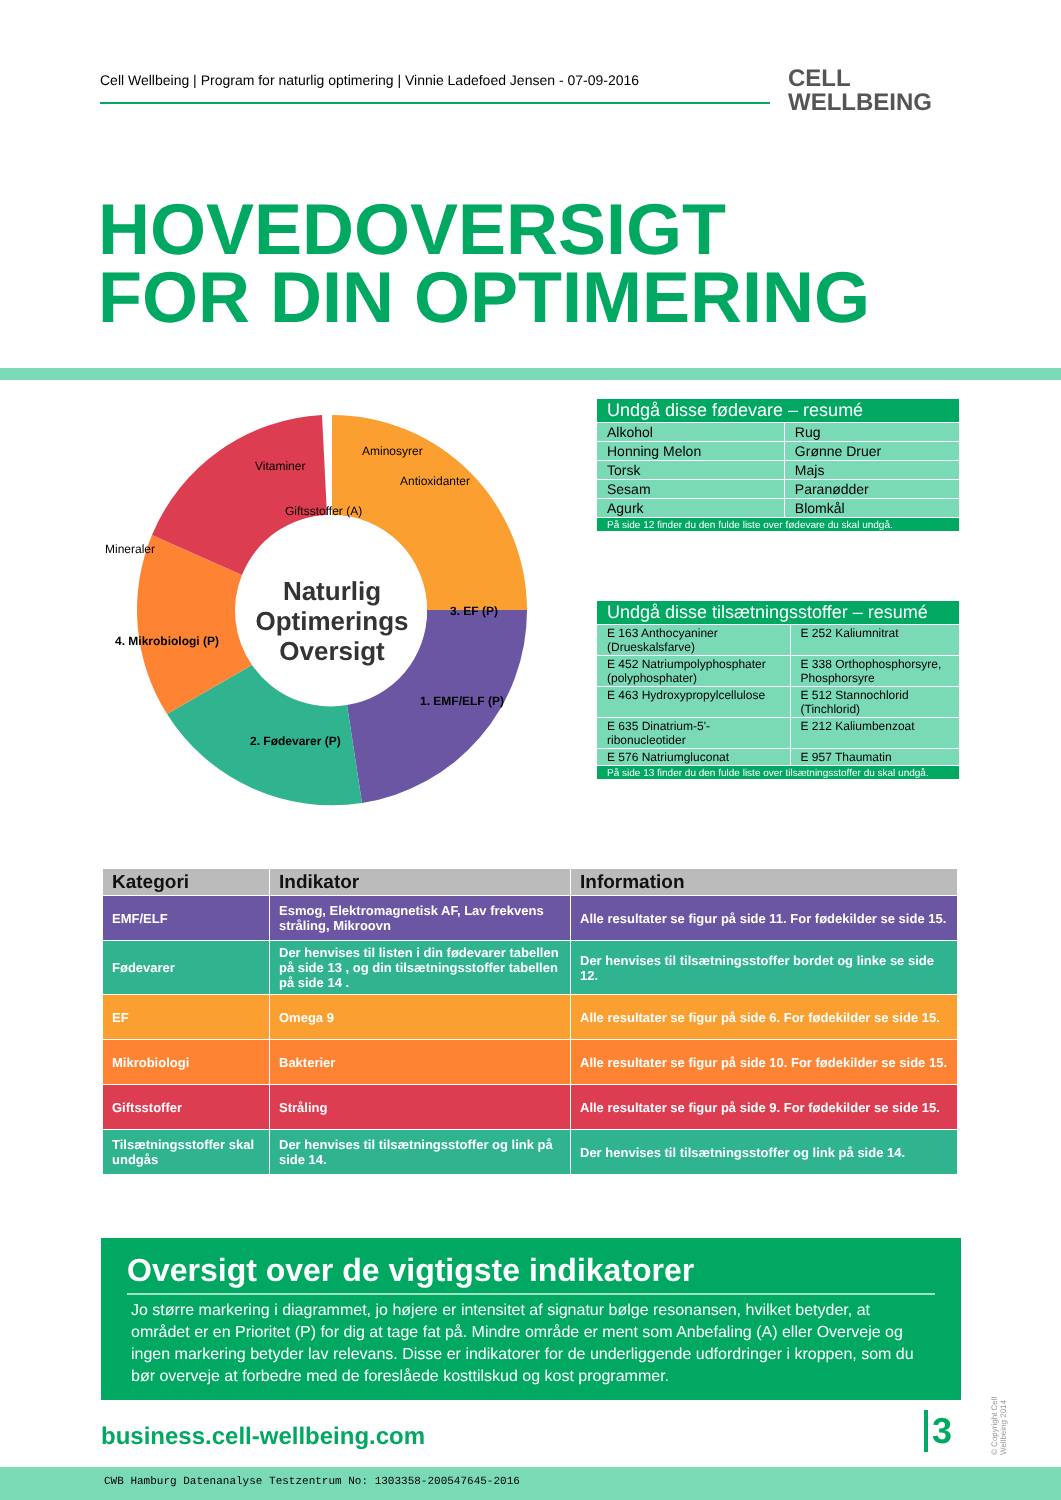Cell Wellbeing | Program for naturlig optimering | Vinnie Ladefoed Jensen - 07-09-2016
CELL
WELLBEING
HOVEDOVERSIGT
FOR DIN OPTIMERING
Aminosyrer
Vitaminer
Antioxidanter
Mineraler
Giftsstoffer (A)
3. EF (P)
1. EMF/ELF (P)
2. Fødevarer (P)
4. Mikrobiologi (P)
Naturlig
Optimerings
Oversigt
| Undgå disse fødevare – resumé | |
| Alkohol | Rug |
| Honning Melon | Grønne Druer |
| Torsk | Majs |
| Sesam | Paranødder |
| Agurk | Blomkål |
| På side 12 finder du den fulde liste over fødevare du skal undgå. | |
| Undgå disse tilsætningsstoffer – resumé | |
| E 163 Anthocyaniner (Drueskalsfarve) | E 252 Kaliumnitrat |
| E 452 Natriumpolyphosphater (polyphosphater) | E 338 Orthophosphorsyre, Phosphorsyre |
| E 463 Hydroxypropylcellulose | E 512 Stannochlorid (Tinchlorid) |
| E 635 Dinatrium-5'-ribonucleotider | E 212 Kaliumbenzoat |
| E 576 Natriumgluconat | E 957 Thaumatin |
| På side 13 finder du den fulde liste over tilsætningsstoffer du skal undgå. | |
| Kategori | Indikator | Information |
| --- | --- | --- |
| EMF/ELF | Esmog, Elektromagnetisk AF, Lav frekvens stråling, Mikroovn | Alle resultater se figur på side 11. For fødekilder se side 15. |
| Fødevarer | Der henvises til listen i din fødevarer tabellen på side 13 , og din tilsætningsstoffer tabellen på side 14 . | Der henvises til tilsætningsstoffer bordet og linke se side 12. |
| EF | Omega 9 | Alle resultater se figur på side 6. For fødekilder se side 15. |
| Mikrobiologi | Bakterier | Alle resultater se figur på side 10. For fødekilder se side 15. |
| Giftsstoffer | Stråling | Alle resultater se figur på side 9. For fødekilder se side 15. |
| Tilsætningsstoffer skal undgås | Der henvises til tilsætningsstoffer og link på side 14. | Der henvises til tilsætningsstoffer og link på side 14. |
Oversigt over de vigtigste indikatorer
Jo større markering i diagrammet, jo højere er intensitet af signatur bølge resonansen, hvilket betyder, at området er en Prioritet (P) for dig at tage fat på. Mindre område er ment som Anbefaling (A) eller Overveje og ingen markering betyder lav relevans. Disse er indikatorer for de underliggende udfordringer i kroppen, som du bør overveje at forbedre med de foreslåede kosttilskud og kost programmer.
business.cell-wellbeing.com 3
© Copyright Cell Wellbeing 2014
CWB Hamburg Datenanalyse Testzentrum No: 1303358-200547645-2016